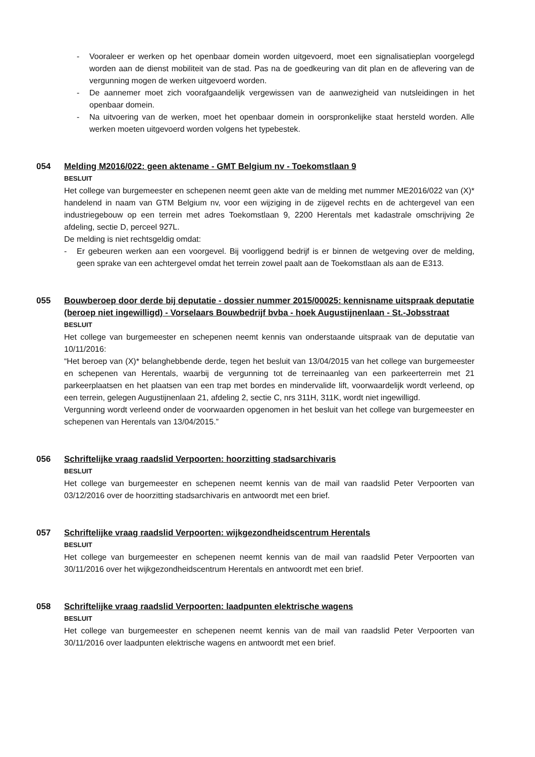- Vooraleer er werken op het openbaar domein worden uitgevoerd, moet een signalisatieplan voorgelegd worden aan de dienst mobiliteit van de stad. Pas na de goedkeuring van dit plan en de aflevering van de vergunning mogen de werken uitgevoerd worden.
- De aannemer moet zich voorafgaandelijk vergewissen van de aanwezigheid van nutsleidingen in het openbaar domein.
- Na uitvoering van de werken, moet het openbaar domein in oorspronkelijke staat hersteld worden. Alle werken moeten uitgevoerd worden volgens het typebestek.
054 Melding M2016/022: geen aktename - GMT Belgium nv - Toekomstlaan 9
BESLUIT
Het college van burgemeester en schepenen neemt geen akte van de melding met nummer ME2016/022 van (X)* handelend in naam van GTM Belgium nv, voor een wijziging in de zijgevel rechts en de achtergevel van een industriegebouw op een terrein met adres Toekomstlaan 9, 2200 Herentals met kadastrale omschrijving 2e afdeling, sectie D, perceel 927L.
De melding is niet rechtsgeldig omdat:
- Er gebeuren werken aan een voorgevel. Bij voorliggend bedrijf is er binnen de wetgeving over de melding, geen sprake van een achtergevel omdat het terrein zowel paalt aan de Toekomstlaan als aan de E313.
055 Bouwberoep door derde bij deputatie - dossier nummer 2015/00025: kennisname uitspraak deputatie (beroep niet ingewilligd) - Vorselaars Bouwbedrijf bvba - hoek Augustijnenlaan - St.-Jobsstraat
BESLUIT
Het college van burgemeester en schepenen neemt kennis van onderstaande uitspraak van de deputatie van 10/11/2016:
“Het beroep van (X)* belanghebbende derde, tegen het besluit van 13/04/2015 van het college van burgemeester en schepenen van Herentals, waarbij de vergunning tot de terreinaanleg van een parkeerterrein met 21 parkeerplaatsen en het plaatsen van een trap met bordes en mindervalide lift, voorwaardelijk wordt verleend, op een terrein, gelegen Augustijnenlaan 21, afdeling 2, sectie C, nrs 311H, 311K, wordt niet ingewilligd.
Vergunning wordt verleend onder de voorwaarden opgenomen in het besluit van het college van burgemeester en schepenen van Herentals van 13/04/2015.”
056 Schriftelijke vraag raadslid Verpoorten: hoorzitting stadsarchivaris
BESLUIT
Het college van burgemeester en schepenen neemt kennis van de mail van raadslid Peter Verpoorten van 03/12/2016 over de hoorzitting stadsarchivaris en antwoordt met een brief.
057 Schriftelijke vraag raadslid Verpoorten: wijkgezondheidscentrum Herentals
BESLUIT
Het college van burgemeester en schepenen neemt kennis van de mail van raadslid Peter Verpoorten van 30/11/2016 over het wijkgezondheidscentrum Herentals en antwoordt met een brief.
058 Schriftelijke vraag raadslid Verpoorten: laadpunten elektrische wagens
BESLUIT
Het college van burgemeester en schepenen neemt kennis van de mail van raadslid Peter Verpoorten van 30/11/2016 over laadpunten elektrische wagens en antwoordt met een brief.